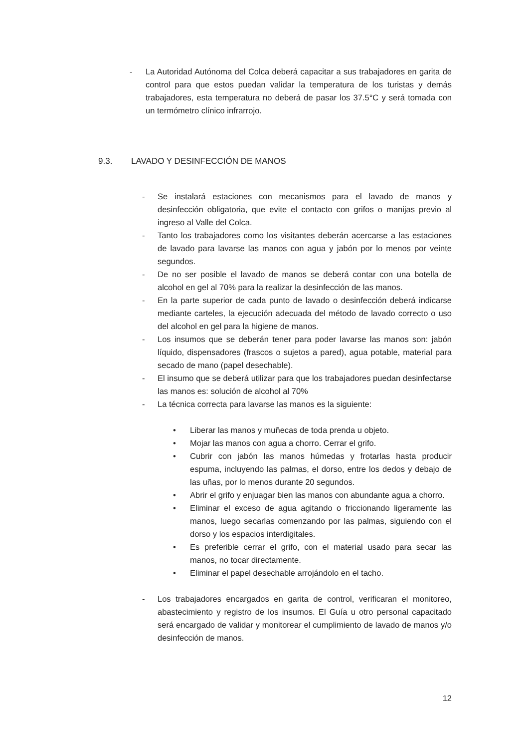- La Autoridad Autónoma del Colca deberá capacitar a sus trabajadores en garita de control para que estos puedan validar la temperatura de los turistas y demás trabajadores, esta temperatura no deberá de pasar los 37.5°C y será tomada con un termómetro clínico infrarrojo.
9.3. LAVADO Y DESINFECCIÓN DE MANOS
- Se instalará estaciones con mecanismos para el lavado de manos y desinfección obligatoria, que evite el contacto con grifos o manijas previo al ingreso al Valle del Colca.
- Tanto los trabajadores como los visitantes deberán acercarse a las estaciones de lavado para lavarse las manos con agua y jabón por lo menos por veinte segundos.
- De no ser posible el lavado de manos se deberá contar con una botella de alcohol en gel al 70% para la realizar la desinfección de las manos.
- En la parte superior de cada punto de lavado o desinfección deberá indicarse mediante carteles, la ejecución adecuada del método de lavado correcto o uso del alcohol en gel para la higiene de manos.
- Los insumos que se deberán tener para poder lavarse las manos son: jabón líquido, dispensadores (frascos o sujetos a pared), agua potable, material para secado de mano (papel desechable).
- El insumo que se deberá utilizar para que los trabajadores puedan desinfectarse las manos es: solución de alcohol al 70%
- La técnica correcta para lavarse las manos es la siguiente:
• Liberar las manos y muñecas de toda prenda u objeto.
• Mojar las manos con agua a chorro. Cerrar el grifo.
• Cubrir con jabón las manos húmedas y frotarlas hasta producir espuma, incluyendo las palmas, el dorso, entre los dedos y debajo de las uñas, por lo menos durante 20 segundos.
• Abrir el grifo y enjuagar bien las manos con abundante agua a chorro.
• Eliminar el exceso de agua agitando o friccionando ligeramente las manos, luego secarlas comenzando por las palmas, siguiendo con el dorso y los espacios interdigitales.
• Es preferible cerrar el grifo, con el material usado para secar las manos, no tocar directamente.
• Eliminar el papel desechable arrojándolo en el tacho.
- Los trabajadores encargados en garita de control, verificaran el monitoreo, abastecimiento y registro de los insumos. El Guía u otro personal capacitado será encargado de validar y monitorear el cumplimiento de lavado de manos y/o desinfección de manos.
12